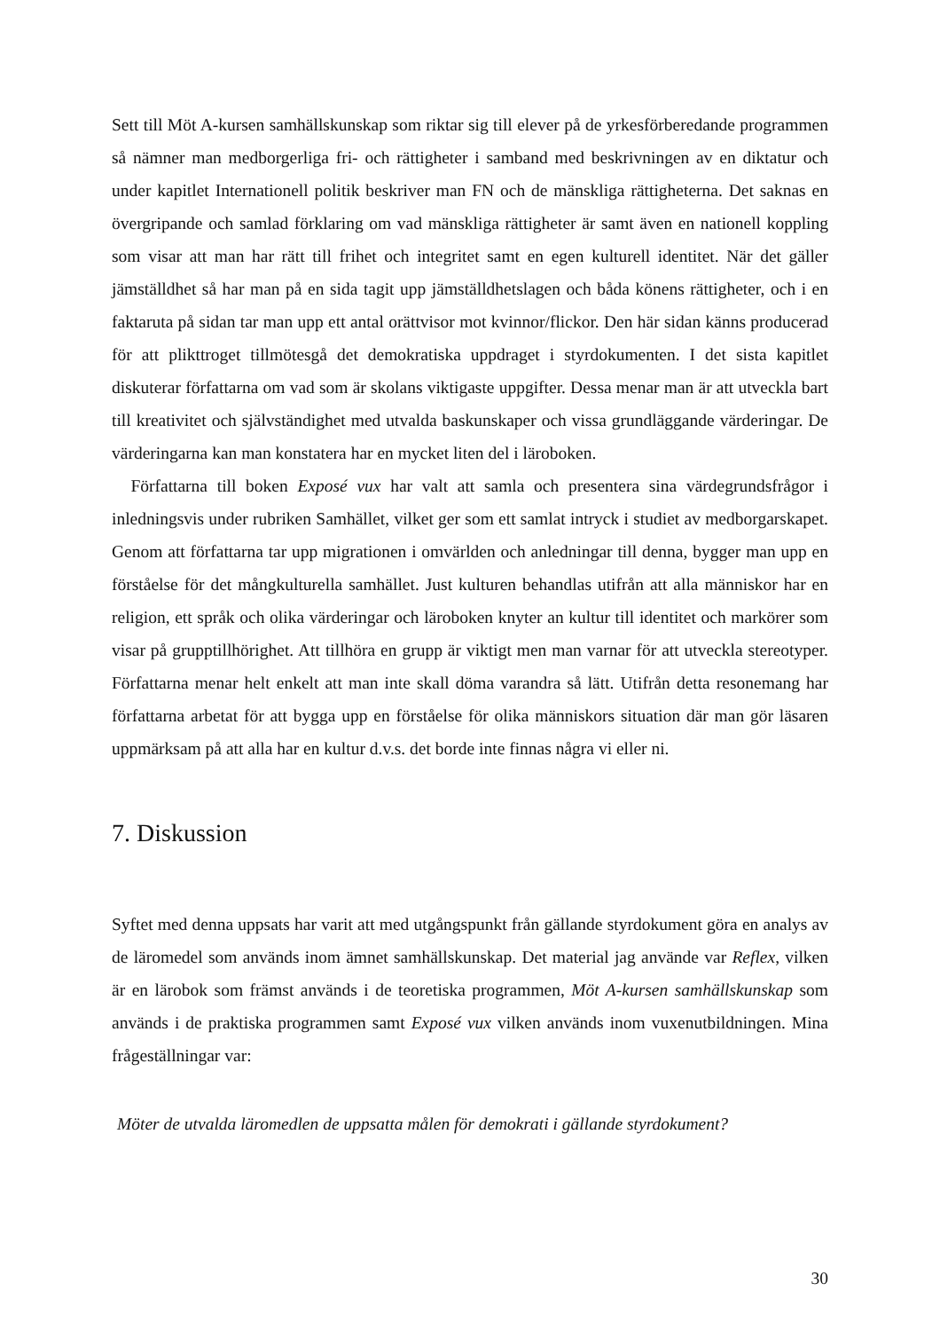Sett till Möt A-kursen samhällskunskap som riktar sig till elever på de yrkesförberedande programmen så nämner man medborgerliga fri- och rättigheter i samband med beskrivningen av en diktatur och under kapitlet Internationell politik beskriver man FN och de mänskliga rättigheterna. Det saknas en övergripande och samlad förklaring om vad mänskliga rättigheter är samt även en nationell koppling som visar att man har rätt till frihet och integritet samt en egen kulturell identitet. När det gäller jämställdhet så har man på en sida tagit upp jämställdhetslagen och båda könens rättigheter, och i en faktaruta på sidan tar man upp ett antal orättvisor mot kvinnor/flickor. Den här sidan känns producerad för att plikttroget tillmötesgå det demokratiska uppdraget i styrdokumenten. I det sista kapitlet diskuterar författarna om vad som är skolans viktigaste uppgifter. Dessa menar man är att utveckla bart till kreativitet och självständighet med utvalda baskunskaper och vissa grundläggande värderingar. De värderingarna kan man konstatera har en mycket liten del i läroboken.
Författarna till boken Exposé vux har valt att samla och presentera sina värdegrundsfrågor i inledningsvis under rubriken Samhället, vilket ger som ett samlat intryck i studiet av medborgarskapet. Genom att författarna tar upp migrationen i omvärlden och anledningar till denna, bygger man upp en förståelse för det mångkulturella samhället. Just kulturen behandlas utifrån att alla människor har en religion, ett språk och olika värderingar och läroboken knyter an kultur till identitet och markörer som visar på grupptillhörighet. Att tillhöra en grupp är viktigt men man varnar för att utveckla stereotyper. Författarna menar helt enkelt att man inte skall döma varandra så lätt. Utifrån detta resonemang har författarna arbetat för att bygga upp en förståelse för olika människors situation där man gör läsaren uppmärksam på att alla har en kultur d.v.s. det borde inte finnas några vi eller ni.
7. Diskussion
Syftet med denna uppsats har varit att med utgångspunkt från gällande styrdokument göra en analys av de läromedel som används inom ämnet samhällskunskap. Det material jag använde var Reflex, vilken är en lärobok som främst används i de teoretiska programmen, Möt A-kursen samhällskunskap som används i de praktiska programmen samt Exposé vux vilken används inom vuxenutbildningen. Mina frågeställningar var:
Möter de utvalda läromedlen de uppsatta målen för demokrati i gällande styrdokument?
30